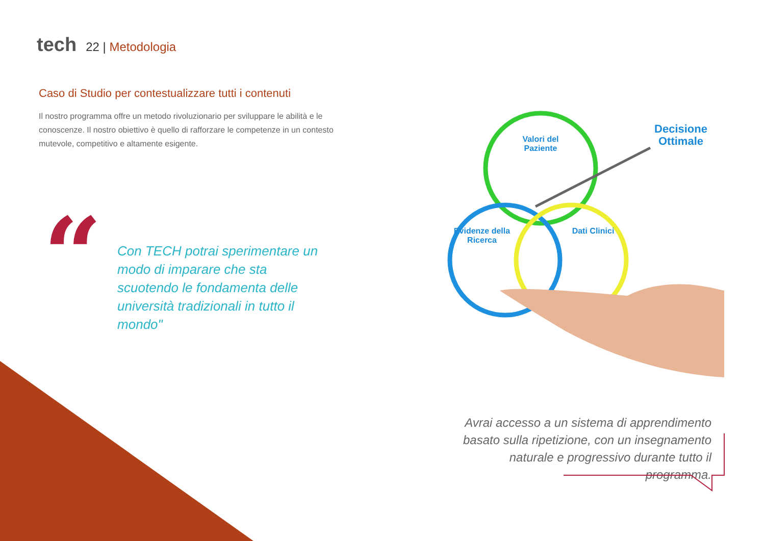tech
22 | Metodologia
Caso di Studio per contestualizzare tutti i contenuti
Il nostro programma offre un metodo rivoluzionario per sviluppare le abilità e le conoscenze. Il nostro obiettivo è quello di rafforzare le competenze in un contesto mutevole, competitivo e altamente esigente.
“
Con TECH potrai sperimentare un modo di imparare che sta scuotendo le fondamenta delle università tradizionali in tutto il mondo"
Valori del
Paziente
Evidenze della
Ricerca
Dati Clinici
Decisione
Ottimale
Avrai accesso a un sistema di apprendimento basato sulla ripetizione, con un insegnamento naturale e progressivo durante tutto il programma.